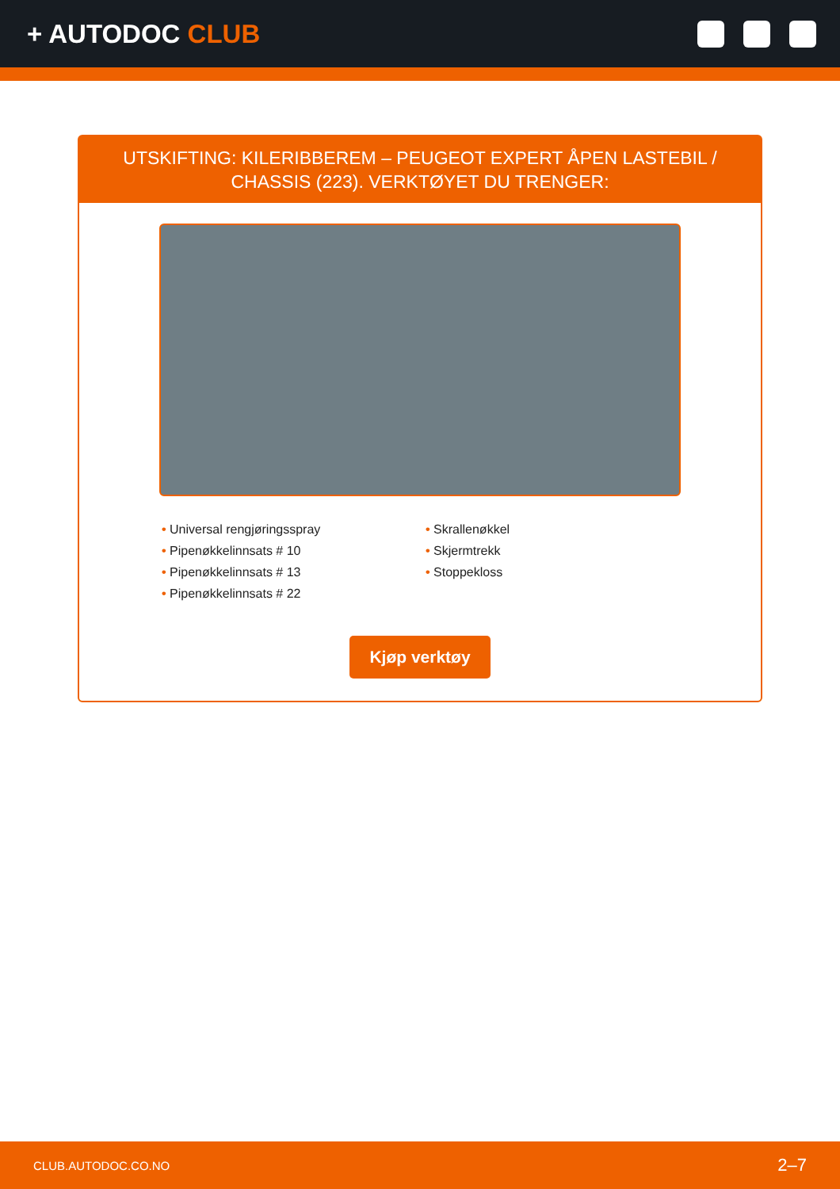+ AUTODOC CLUB
UTSKIFTING: KILERIBBEREM – PEUGEOT EXPERT ÅPEN LASTEBIL / CHASSIS (223). VERKTØYET DU TRENGER:
• Universal rengjøringsspray
• Pipenøkkelinnsats # 10
• Pipenøkkelinnsats # 13
• Pipenøkkelinnsats # 22
• Skrallenøkkel
• Skjermtrekk
• Stoppekloss
Kjøp verktøy
CLUB.AUTODOC.CO.NO 2–7